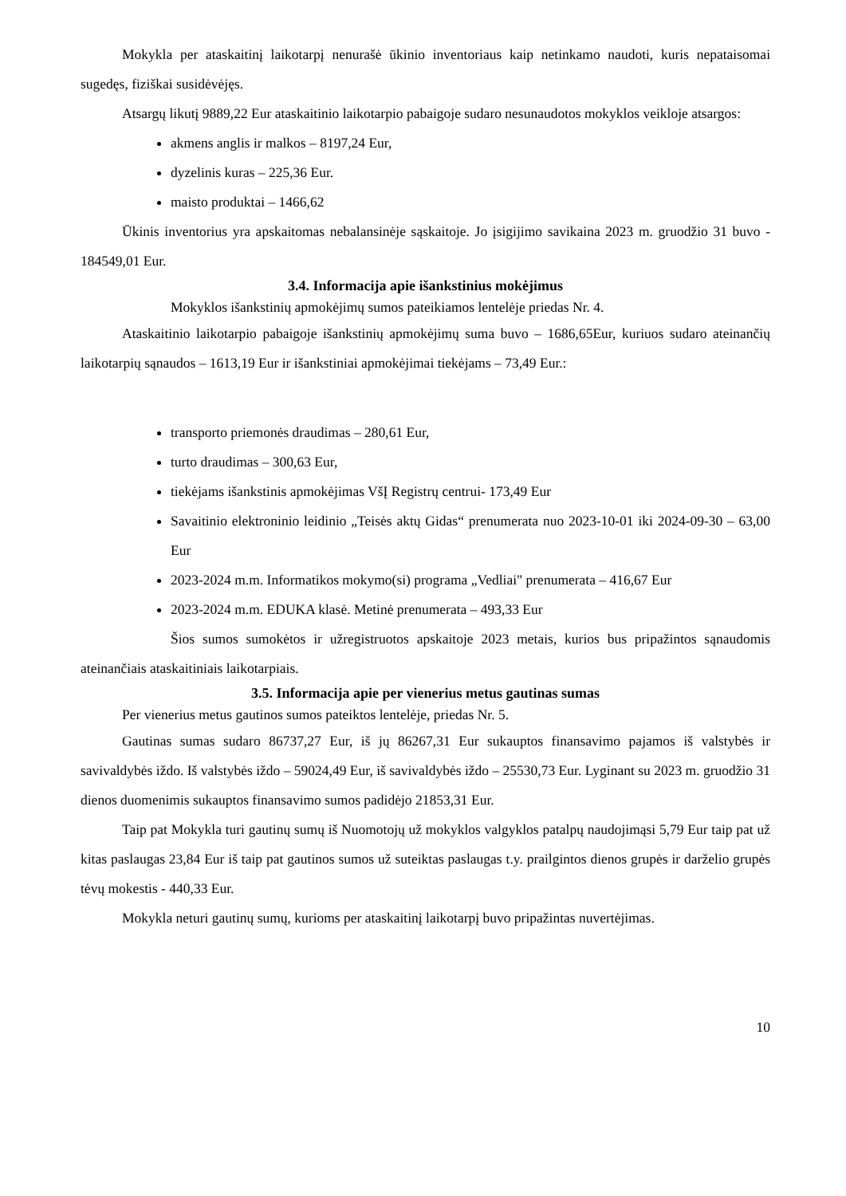Mokykla per ataskaitinį laikotarpį nenurašė ūkinio inventoriaus kaip netinkamo naudoti, kuris nepataisomai sugedęs, fiziškai susidėvėjęs.
Atsargų likutį 9889,22 Eur ataskaitinio laikotarpio pabaigoje sudaro nesunaudotos mokyklos veikloje atsargos:
akmens anglis ir malkos – 8197,24 Eur,
dyzelinis kuras – 225,36 Eur.
maisto produktai – 1466,62
Ūkinis inventorius yra apskaitomas nebalansinėje sąskaitoje. Jo įsigijimo savikaina 2023 m. gruodžio 31 buvo - 184549,01 Eur.
3.4. Informacija apie išankstinius mokėjimus
Mokyklos išankstinių apmokėjimų sumos pateikiamos lentelėje priedas Nr. 4.
Ataskaitinio laikotarpio pabaigoje išankstinių apmokėjimų suma buvo – 1686,65Eur, kuriuos sudaro ateinančių laikotarpių sąnaudos – 1613,19 Eur ir išankstiniai apmokėjimai tiekėjams – 73,49 Eur.:
transporto priemonės draudimas – 280,61 Eur,
turto draudimas – 300,63 Eur,
tiekėjams išankstinis apmokėjimas VšĮ Registrų centrui- 173,49 Eur
Savaitinio elektroninio leidinio „Teisės aktų Gidas“ prenumerata nuo 2023-10-01 iki 2024-09-30 – 63,00 Eur
2023-2024 m.m. Informatikos mokymo(si) programa „Vedliai" prenumerata – 416,67 Eur
2023-2024 m.m. EDUKA klasė. Metinė prenumerata – 493,33 Eur
Šios sumos sumokėtos ir užregistruotos apskaitoje 2023 metais, kurios bus pripažintos sąnaudomis ateinančiais ataskaitiniais laikotarpiais.
3.5. Informacija apie per vienerius metus gautinas sumas
Per vienerius metus gautinos sumos pateiktos lentelėje, priedas Nr. 5.
Gautinas sumas sudaro 86737,27 Eur, iš jų 86267,31 Eur sukauptos finansavimo pajamos iš valstybės ir savivaldybės iždo. Iš valstybės iždo – 59024,49 Eur, iš savivaldybės iždo – 25530,73 Eur. Lyginant su 2023 m. gruodžio 31 dienos duomenimis sukauptos finansavimo sumos padidėjo 21853,31 Eur.
Taip pat Mokykla turi gautinų sumų iš Nuomotojų už mokyklos valgyklos patalpų naudojimąsi 5,79 Eur taip pat už kitas paslaugas 23,84 Eur iš taip pat gautinos sumos už suteiktas paslaugas t.y. prailgintos dienos grupės ir darželio grupės tėvų mokestis - 440,33 Eur.
Mokykla neturi gautinų sumų, kurioms per ataskaitinį laikotarpį buvo pripažintas nuvertėjimas.
10